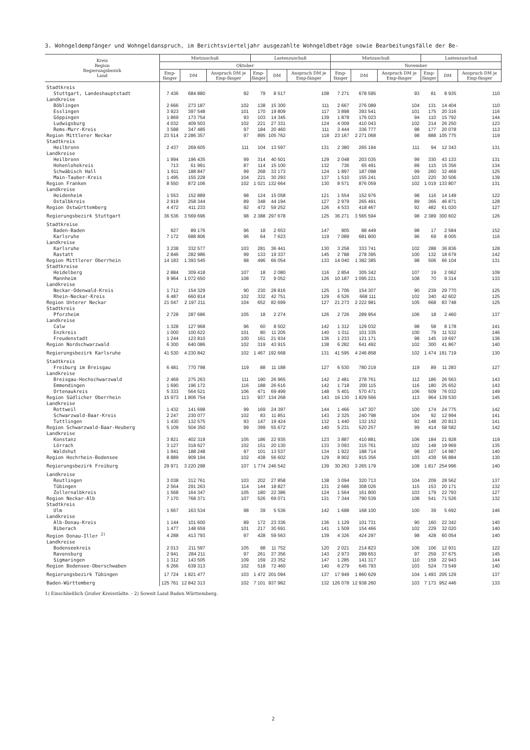3. Wohngeldempfänger und Wohngeldanspruch, im Berichtsvierteljahr ausgezahlte Wohngeldbeträge sowie Bearbeitungsfälle der Be-
| Kreis Region Regierungsbezirk Land | Mietzuschuß | | | Lastenzuschuß | | | Mietzuschuß | | | Lastenzuschuß | | |
| --- | --- | --- | --- | --- | --- | --- | --- | --- | --- | --- | --- | --- |
| | Oktober | | | | | | November | | | | | |
| | Emp- fänger | DM | Anspruch DM je Emp-fänger | Emp- fänger | DM | Anspruch DM je Emp-fänger | Emp- fänger | DM | Anspruch DM je Emp-fänger | Emp- fänger | DM | Anspruch DM je Emp-fänger |
| Stadtkreis | | | | | | | | | | | | |
| Stuttgart, Landeshauptstadt | 7 436 | 684 880 | 92 | 79 | 8 517 | 108 | 7 271 | 678 595 | 93 | 81 | 8 935 | 110 |
| Landkreise | | | | | | | | | | | | |
| Böblingen | 2 666 | 273 187 | 102 | 138 | 15 300 | 111 | 2 667 | 276 089 | 104 | 131 | 14 404 | 110 |
| Esslingen | 3 923 | 397 548 | 101 | 170 | 19 809 | 117 | 3 898 | 393 541 | 101 | 175 | 20 316 | 116 |
| Göppingen | 1 869 | 173 754 | 93 | 103 | 14 345 | 139 | 1 878 | 176 023 | 94 | 110 | 15 792 | 144 |
| Ludwigsburg | 4 032 | 409 503 | 102 | 221 | 27 331 | 124 | 4 009 | 410 043 | 102 | 214 | 26 250 | 123 |
| Rems-Murr-Kreis | 3 588 | 347 485 | 97 | 184 | 20 460 | 111 | 3 444 | 336 777 | 98 | 177 | 20 078 | 113 |
| Region Mittlerer Neckar | 23 514 | 2 286 357 | 97 | 895 | 105 762 | 118 | 23 167 | 2 271 068 | 98 | 888 | 105 775 | 119 |
| Stadtkreis | | | | | | | | | | | | |
| Heilbronn | 2 437 | 269 605 | 111 | 104 | 13 597 | 131 | 2 380 | 265 194 | 111 | 94 | 12 343 | 131 |
| Landkreise | | | | | | | | | | | | |
| Heilbronn | 1 994 | 196 435 | 99 | 314 | 40 501 | 129 | 2 048 | 203 035 | 99 | 330 | 43 133 | 131 |
| Hohenlohekreis | 713 | 61 991 | 87 | 114 | 15 100 | 132 | 736 | 65 491 | 89 | 115 | 15 356 | 134 |
| Schwäbisch Hall | 1 911 | 188 847 | 99 | 268 | 33 173 | 124 | 1 897 | 187 098 | 99 | 260 | 32 469 | 125 |
| Main-Tauber-Kreis | 1 495 | 155 228 | 104 | 221 | 30 293 | 137 | 1 510 | 155 241 | 103 | 220 | 30 506 | 139 |
| Region Franken | 8 550 | 872 106 | 102 | 1 021 | 132 664 | 130 | 8 571 | 876 059 | 102 | 1 019 | 133 807 | 131 |
| Landkreise | | | | | | | | | | | | |
| Heidenheim | 1 553 | 152 889 | 98 | 124 | 15 058 | 121 | 1 554 | 152 976 | 98 | 116 | 14 149 | 122 |
| Ostalbkreis | 2 919 | 258 344 | 89 | 348 | 44 194 | 127 | 2 979 | 265 491 | 89 | 366 | 46 871 | 128 |
| Region Ostwürttemberg | 4 472 | 411 233 | 92 | 472 | 59 252 | 126 | 4 533 | 418 467 | 92 | 482 | 61 020 | 127 |
| Regierungsbezirk Stuttgart | 36 536 | 3 569 696 | 98 | 2 388 | 297 678 | 125 | 36 271 | 3 565 594 | 98 | 2 389 | 300 602 | 126 |
| Stadtkreise | | | | | | | | | | | | |
| Baden-Baden | 927 | 89 176 | 96 | 18 | 2 653 | 147 | 905 | 88 449 | 98 | 17 | 2 584 | 152 |
| Karlsruhe | 7 172 | 688 806 | 96 | 64 | 7 623 | 119 | 7 089 | 681 800 | 96 | 69 | 8 005 | 116 |
| Landkreise | | | | | | | | | | | | |
| Karlsruhe | 3 238 | 332 577 | 103 | 281 | 36 441 | 130 | 3 258 | 333 741 | 102 | 288 | 36 836 | 128 |
| Rastatt | 2 846 | 282 986 | 99 | 133 | 19 337 | 145 | 2 788 | 278 395 | 100 | 132 | 18 679 | 142 |
| Region Mittlerer Oberrhein | 14 183 | 1 393 545 | 98 | 496 | 66 054 | 133 | 14 040 | 1 382 385 | 98 | 506 | 66 104 | 131 |
| Stadtkreise | | | | | | | | | | | | |
| Heidelberg | 2 884 | 309 418 | 107 | 18 | 2 080 | 116 | 2 854 | 305 342 | 107 | 19 | 2 062 | 109 |
| Mannheim | 9 964 | 1 072 650 | 108 | 72 | 9 052 | 126 | 10 187 | 1 095 221 | 108 | 70 | 9 314 | 133 |
| Landkreise | | | | | | | | | | | | |
| Neckar-Odenwald-Kreis | 1 712 | 154 329 | 90 | 230 | 28 816 | 125 | 1 706 | 154 307 | 90 | 239 | 29 770 | 125 |
| Rhein-Neckar-Kreis | 6 487 | 660 814 | 102 | 332 | 42 751 | 129 | 6 526 | 668 111 | 102 | 340 | 42 602 | 125 |
| Region Unterer Neckar | 21 047 | 2 197 211 | 104 | 652 | 82 699 | 127 | 21 273 | 2 222 981 | 105 | 668 | 83 748 | 125 |
| Stadtkreis | | | | | | | | | | | | |
| Pforzheim | 2 728 | 287 686 | 105 | 18 | 2 274 | 126 | 2 726 | 289 954 | 106 | 18 | 2 460 | 137 |
| Landkreise | | | | | | | | | | | | |
| Calw | 1 328 | 127 968 | 96 | 60 | 8 502 | 142 | 1 312 | 129 032 | 98 | 58 | 8 178 | 141 |
| Enzkreis | 1 000 | 100 622 | 101 | 80 | 11 205 | 140 | 1 011 | 101 335 | 100 | 79 | 11 532 | 146 |
| Freudenstadt | 1 244 | 123 810 | 100 | 161 | 21 934 | 136 | 1 233 | 121 171 | 98 | 145 | 19 697 | 136 |
| Region Nordschwarzwald | 6 300 | 640 086 | 102 | 319 | 43 915 | 138 | 6 282 | 641 492 | 102 | 300 | 41 867 | 140 |
| Regierungsbezirk Karlsruhe | 41 530 | 4 230 842 | 102 | 1 467 | 192 668 | 131 | 41 595 | 4 246 858 | 102 | 1 474 | 191 719 | 130 |
| Stadtkreis | | | | | | | | | | | | |
| Freiburg im Breisgau | 6 481 | 770 798 | 119 | 88 | 11 188 | 127 | 6 530 | 780 219 | 119 | 89 | 11 283 | 127 |
| Landkreise | | | | | | | | | | | | |
| Breisgau-Hochschwarzwald | 2 469 | 275 263 | 111 | 190 | 26 965 | 142 | 2 481 | 278 761 | 112 | 186 | 26 563 | 143 |
| Emmendingen | 1 690 | 196 172 | 116 | 188 | 26 616 | 142 | 1 718 | 200 115 | 116 | 180 | 25 652 | 143 |
| Ortenaukreis | 5 333 | 564 521 | 106 | 471 | 69 499 | 148 | 5 401 | 570 471 | 106 | 509 | 76 032 | 149 |
| Region Südlicher Oberrhein | 15 973 | 1 806 754 | 113 | 937 | 134 268 | 143 | 16 130 | 1 829 566 | 113 | 964 | 139 530 | 145 |
| Landkreise | | | | | | | | | | | | |
| Rottweil | 1 432 | 141 698 | 99 | 169 | 24 397 | 144 | 1 466 | 147 307 | 100 | 174 | 24 775 | 142 |
| Schwarzwald-Baar-Kreis | 2 247 | 230 077 | 102 | 83 | 11 851 | 143 | 2 325 | 240 798 | 104 | 92 | 12 994 | 141 |
| Tuttlingen | 1 430 | 132 575 | 93 | 147 | 19 424 | 132 | 1 440 | 132 152 | 92 | 148 | 20 813 | 141 |
| Region Schwarzwald-Baar-Heuberg | 5 109 | 504 350 | 99 | 399 | 55 672 | 140 | 5 231 | 520 257 | 99 | 414 | 58 582 | 142 |
| Landkreise | | | | | | | | | | | | |
| Konstanz | 3 821 | 402 319 | 105 | 186 | 22 935 | 123 | 3 887 | 410 881 | 106 | 184 | 21 928 | 119 |
| Lörrach | 3 127 | 318 627 | 102 | 151 | 20 130 | 133 | 3 093 | 315 761 | 102 | 148 | 19 969 | 135 |
| Waldshut | 1 941 | 188 248 | 97 | 101 | 13 537 | 134 | 1 922 | 188 714 | 98 | 107 | 14 987 | 140 |
| Region Hochrhein-Bodensee | 8 889 | 909 194 | 102 | 438 | 56 602 | 129 | 8 902 | 915 356 | 103 | 439 | 56 884 | 130 |
| Regierungsbezirk Freiburg | 29 971 | 3 220 298 | 107 | 1 774 | 246 542 | 139 | 30 263 | 3 265 179 | 108 | 1 817 | 254 996 | 140 |
| Landkreise | | | | | | | | | | | | |
| Reutlingen | 3 038 | 312 761 | 103 | 202 | 27 858 | 138 | 3 094 | 320 713 | 104 | 209 | 28 562 | 137 |
| Tübingen | 2 564 | 291 263 | 114 | 144 | 18 827 | 131 | 2 686 | 308 026 | 115 | 153 | 20 171 | 132 |
| Zollernalbkreis | 1 568 | 164 347 | 105 | 180 | 22 386 | 124 | 1 564 | 161 800 | 103 | 179 | 22 793 | 127 |
| Region Neckar-Alb | 7 170 | 768 371 | 107 | 526 | 69 071 | 131 | 7 344 | 790 539 | 108 | 541 | 71 526 | 132 |
| Stadtkreis | | | | | | | | | | | | |
| Ulm | 1 667 | 163 534 | 98 | 39 | 5 536 | 142 | 1 688 | 168 100 | 100 | 39 | 5 692 | 146 |
| Landkreise | | | | | | | | | | | | |
| Alb-Donau-Kreis | 1 144 | 101 600 | 89 | 172 | 23 336 | 136 | 1 129 | 101 731 | 90 | 160 | 22 342 | 140 |
| Biberach | 1 477 | 148 659 | 101 | 217 | 30 691 | 141 | 1 509 | 154 466 | 102 | 229 | 32 020 | 140 |
| Region Donau-Iller <sup>2)</sup> | 4 288 | 413 793 | 97 | 428 | 59 563 | 139 | 4 326 | 424 297 | 98 | 428 | 60 054 | 140 |
| Landkreise | | | | | | | | | | | | |
| Bodenseekreis | 2 013 | 211 597 | 105 | 98 | 11 752 | 120 | 2 021 | 214 823 | 106 | 106 | 12 931 | 122 |
| Ravensburg | 2 941 | 284 211 | 97 | 261 | 37 356 | 143 | 2 973 | 289 653 | 97 | 259 | 37 675 | 145 |
| Sigmaringen | 1 312 | 143 505 | 109 | 159 | 23 352 | 147 | 1 285 | 141 317 | 110 | 159 | 22 943 | 144 |
| Region Bodensee-Oberschwaben | 6 266 | 639 313 | 102 | 518 | 72 460 | 140 | 6 279 | 645 793 | 103 | 524 | 73 549 | 140 |
| Regierungsbezirk Tübingen | 17 724 | 1 821 477 | 103 | 1 472 | 201 094 | 137 | 17 949 | 1 860 629 | 104 | 1 493 | 205 129 | 137 |
| Baden-Württemberg | 125 761 | 12 842 313 | 102 | 7 101 | 937 982 | 132 | 126 078 | 12 938 260 | 103 | 7 173 | 952 446 | 133 |
1) Einschließlich Großer Kreisstädte. - 2) Soweit Land Baden Württemberg.
2